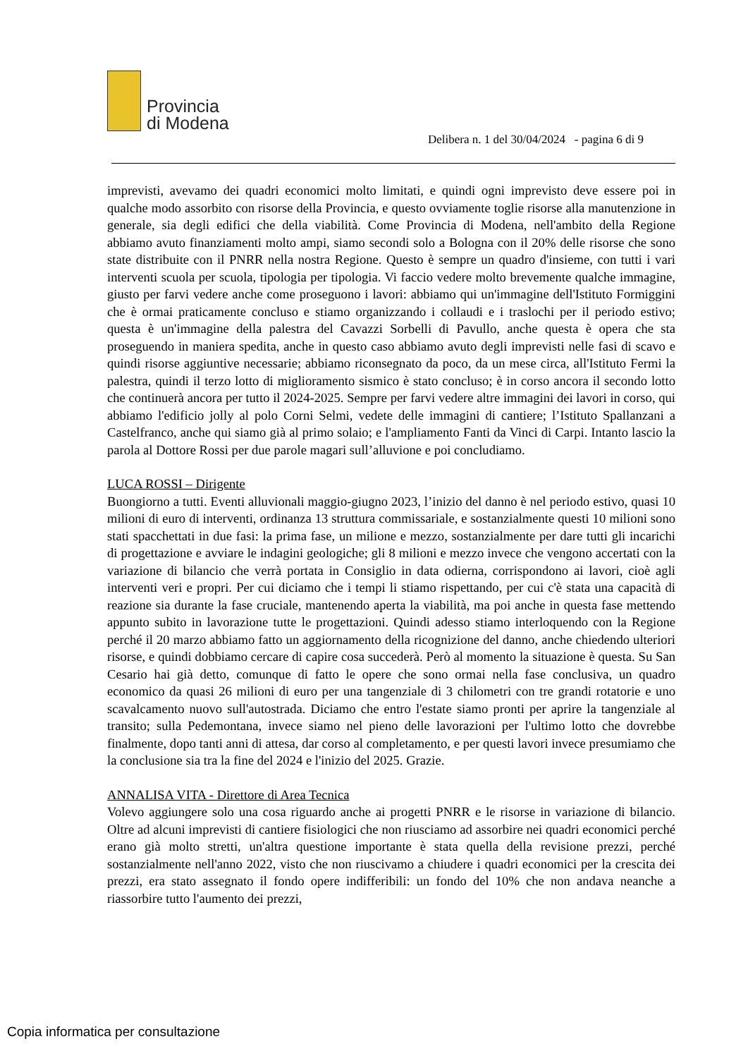Provincia
di Modena
Delibera n. 1 del 30/04/2024 - pagina 6 di 9
imprevisti, avevamo dei quadri economici molto limitati, e quindi ogni imprevisto deve essere poi in qualche modo assorbito con risorse della Provincia, e questo ovviamente toglie risorse alla manutenzione in generale, sia degli edifici che della viabilità. Come Provincia di Modena, nell'ambito della Regione abbiamo avuto finanziamenti molto ampi, siamo secondi solo a Bologna con il 20% delle risorse che sono state distribuite con il PNRR nella nostra Regione. Questo è sempre un quadro d'insieme, con tutti i vari interventi scuola per scuola, tipologia per tipologia. Vi faccio vedere molto brevemente qualche immagine, giusto per farvi vedere anche come proseguono i lavori: abbiamo qui un'immagine dell'Istituto Formiggini che è ormai praticamente concluso e stiamo organizzando i collaudi e i traslochi per il periodo estivo; questa è un'immagine della palestra del Cavazzi Sorbelli di Pavullo, anche questa è opera che sta proseguendo in maniera spedita, anche in questo caso abbiamo avuto degli imprevisti nelle fasi di scavo e quindi risorse aggiuntive necessarie; abbiamo riconsegnato da poco, da un mese circa, all'Istituto Fermi la palestra, quindi il terzo lotto di miglioramento sismico è stato concluso; è in corso ancora il secondo lotto che continuerà ancora per tutto il 2024-2025. Sempre per farvi vedere altre immagini dei lavori in corso, qui abbiamo l'edificio jolly al polo Corni Selmi, vedete delle immagini di cantiere; l’Istituto Spallanzani a Castelfranco, anche qui siamo già al primo solaio; e l'ampliamento Fanti da Vinci di Carpi. Intanto lascio la parola al Dottore Rossi per due parole magari sull’alluvione e poi concludiamo.
LUCA ROSSI – Dirigente
Buongiorno a tutti. Eventi alluvionali maggio-giugno 2023, l’inizio del danno è nel periodo estivo, quasi 10 milioni di euro di interventi, ordinanza 13 struttura commissariale, e sostanzialmente questi 10 milioni sono stati spacchettati in due fasi: la prima fase, un milione e mezzo, sostanzialmente per dare tutti gli incarichi di progettazione e avviare le indagini geologiche; gli 8 milioni e mezzo invece che vengono accertati con la variazione di bilancio che verrà portata in Consiglio in data odierna, corrispondono ai lavori, cioè agli interventi veri e propri. Per cui diciamo che i tempi li stiamo rispettando, per cui c'è stata una capacità di reazione sia durante la fase cruciale, mantenendo aperta la viabilità, ma poi anche in questa fase mettendo appunto subito in lavorazione tutte le progettazioni. Quindi adesso stiamo interloquendo con la Regione perché il 20 marzo abbiamo fatto un aggiornamento della ricognizione del danno, anche chiedendo ulteriori risorse, e quindi dobbiamo cercare di capire cosa succederà. Però al momento la situazione è questa. Su San Cesario hai già detto, comunque di fatto le opere che sono ormai nella fase conclusiva, un quadro economico da quasi 26 milioni di euro per una tangenziale di 3 chilometri con tre grandi rotatorie e uno scavalcamento nuovo sull'autostrada. Diciamo che entro l'estate siamo pronti per aprire la tangenziale al transito; sulla Pedemontana, invece siamo nel pieno delle lavorazioni per l'ultimo lotto che dovrebbe finalmente, dopo tanti anni di attesa, dar corso al completamento, e per questi lavori invece presumiamo che la conclusione sia tra la fine del 2024 e l'inizio del 2025. Grazie.
ANNALISA VITA - Direttore di Area Tecnica
Volevo aggiungere solo una cosa riguardo anche ai progetti PNRR e le risorse in variazione di bilancio. Oltre ad alcuni imprevisti di cantiere fisiologici che non riusciamo ad assorbire nei quadri economici perché erano già molto stretti, un'altra questione importante è stata quella della revisione prezzi, perché sostanzialmente nell'anno 2022, visto che non riuscivamo a chiudere i quadri economici per la crescita dei prezzi, era stato assegnato il fondo opere indifferibili: un fondo del 10% che non andava neanche a riassorbire tutto l'aumento dei prezzi,
Copia informatica per consultazione